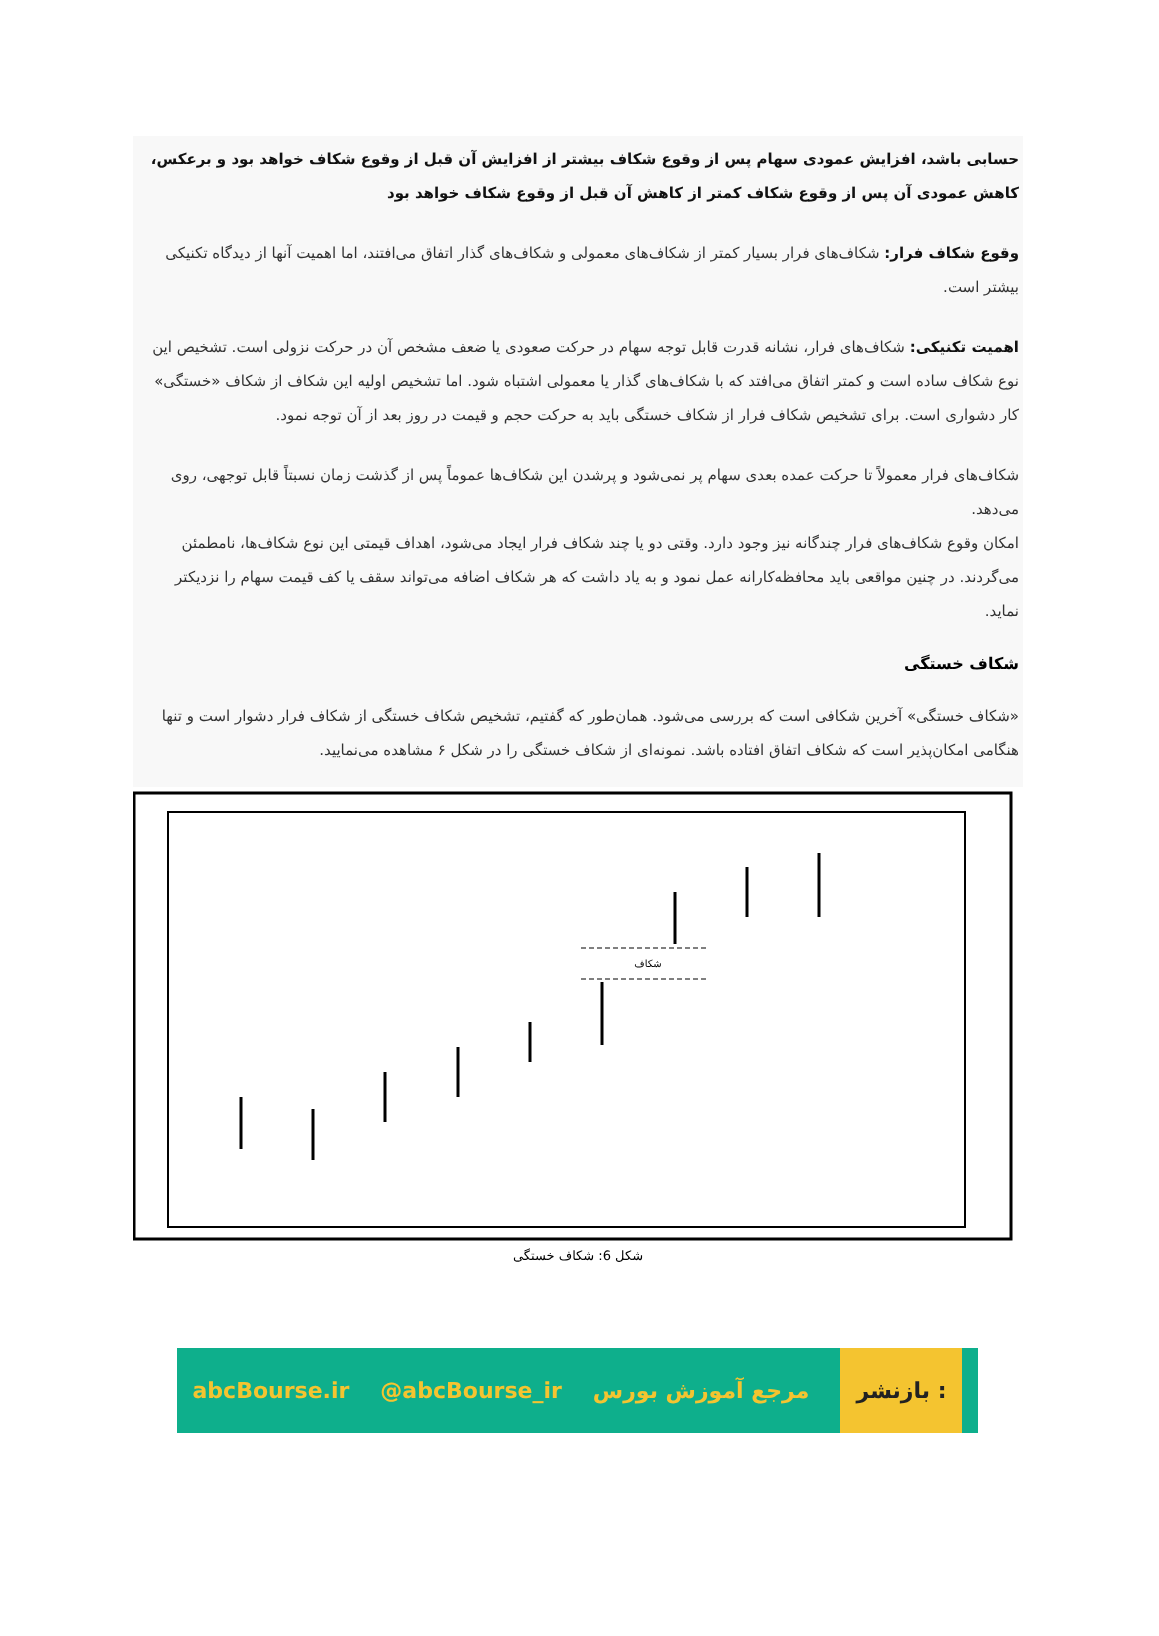حسابی باشد، افزایش عمودی سهام پس از وقوع شکاف بیشتر از افزایش آن قبل از وقوع شکاف خواهد بود و برعکس، کاهش عمودی آن پس از وقوع شکاف کمتر از کاهش آن قبل از وقوع شکاف خواهد بود
وقوع شکاف فرار: شکاف‌های فرار بسیار کمتر از شکاف‌های معمولی و شکاف‌های گذار اتفاق می‌افتند، اما اهمیت آنها از دیدگاه تکنیکی بیشتر است.
اهمیت تکنیکی: شکاف‌های فرار، نشانه قدرت قابل توجه سهام در حرکت صعودی یا ضعف مشخص آن در حرکت نزولی است. تشخیص این نوع شکاف ساده است و کمتر اتفاق می‌افتد که با شکاف‌های گذار یا معمولی اشتباه شود. اما تشخیص اولیه این شکاف از شکاف «خستگی» کار دشواری است. برای تشخیص شکاف فرار از شکاف خستگی باید به حرکت حجم و قیمت در روز بعد از آن توجه نمود.
شکاف‌های فرار معمولاً تا حرکت عمده بعدی سهام پر نمی‌شود و پرشدن این شکاف‌ها عموماً پس از گذشت زمان نسبتاً قابل توجهی، روی می‌دهد.
امکان وقوع شکاف‌های فرار چندگانه نیز وجود دارد. وقتی دو یا چند شکاف فرار ایجاد می‌شود، اهداف قیمتی این نوع شکاف‌ها، نامطمئن می‌گردند. در چنین مواقعی باید محافظه‌کارانه عمل نمود و به یاد داشت که هر شکاف اضافه می‌تواند سقف یا کف قیمت سهام را نزدیکتر نماید.
شکاف خستگی
«شکاف خستگی» آخرین شکافی است که بررسی می‌شود. همان‌طور که گفتیم، تشخیص شکاف خستگی از شکاف فرار دشوار است و تنها هنگامی امکان‌پذیر است که شکاف اتفاق افتاده باشد. نمونه‌ای از شکاف خستگی را در شکل ۶ مشاهده می‌نمایید.
شکاف
شکل 6: شکاف خستگی
abcBourse.ir @abcBourse_ir مرجع آموزش بورس بازنشر :